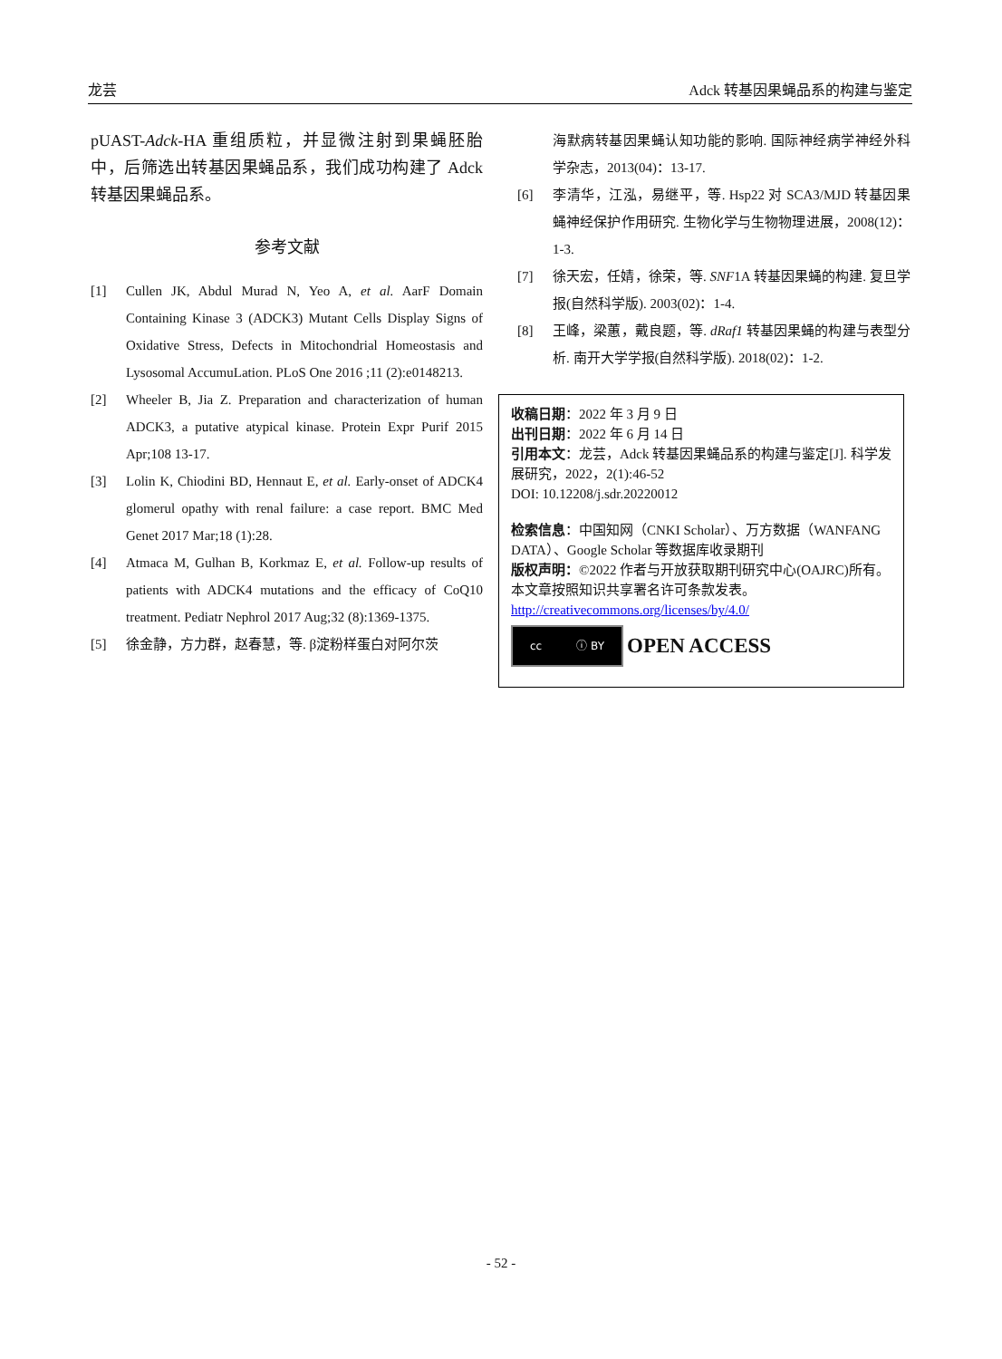龙芸 Adck 转基因果蝇品系的构建与鉴定
pUAST-Adck-HA 重组质粒，并显微注射到果蝇胚胎中，后筛选出转基因果蝇品系，我们成功构建了 Adck 转基因果蝇品系。
参考文献
[1] Cullen JK, Abdul Murad N, Yeo A, et al. AarF Domain Containing Kinase 3 (ADCK3) Mutant Cells Display Signs of Oxidative Stress, Defects in Mitochondrial Homeostasis and Lysosomal AccumuLation. PLoS One 2016 ;11 (2):e0148213.
[2] Wheeler B, Jia Z. Preparation and characterization of human ADCK3, a putative atypical kinase. Protein Expr Purif 2015 Apr;108 13-17.
[3] Lolin K, Chiodini BD, Hennaut E, et al. Early-onset of ADCK4 glomerul opathy with renal failure: a case report. BMC Med Genet 2017 Mar;18 (1):28.
[4] Atmaca M, Gulhan B, Korkmaz E, et al. Follow-up results of patients with ADCK4 mutations and the efficacy of CoQ10 treatment. Pediatr Nephrol 2017 Aug;32 (8):1369-1375.
[5] 徐金静，方力群，赵春慧，等. β淀粉样蛋白对阿尔茨
海默病转基因果蝇认知功能的影响. 国际神经病学神经外科学杂志，2013(04)：13-17.
[6] 李清华，江泓，易继平，等. Hsp22 对 SCA3/MJD 转基因果蝇神经保护作用研究. 生物化学与生物物理进展，2008(12)：1-3.
[7] 徐天宏，任婧，徐荣，等. SNF1A 转基因果蝇的构建. 复旦学报(自然科学版). 2003(02)：1-4.
[8] 王峰，梁蕙，戴良题，等. dRaf1 转基因果蝇的构建与表型分析. 南开大学学报(自然科学版). 2018(02)：1-2.
收稿日期：2022 年 3 月 9 日
出刊日期：2022 年 6 月 14 日
引用本文：龙芸，Adck 转基因果蝇品系的构建与鉴定[J]. 科学发展研究，2022，2(1):46-52
DOI: 10.12208/j.sdr.20220012
检索信息：中国知网（CNKI Scholar）、万方数据（WANFANG DATA）、Google Scholar 等数据库收录期刊
版权声明：©2022 作者与开放获取期刊研究中心(OAJRC)所有。本文章按照知识共享署名许可条款发表。http://creativecommons.org/licenses/by/4.0/
cc ⓘ BY
OPEN ACCESS
- 52 -